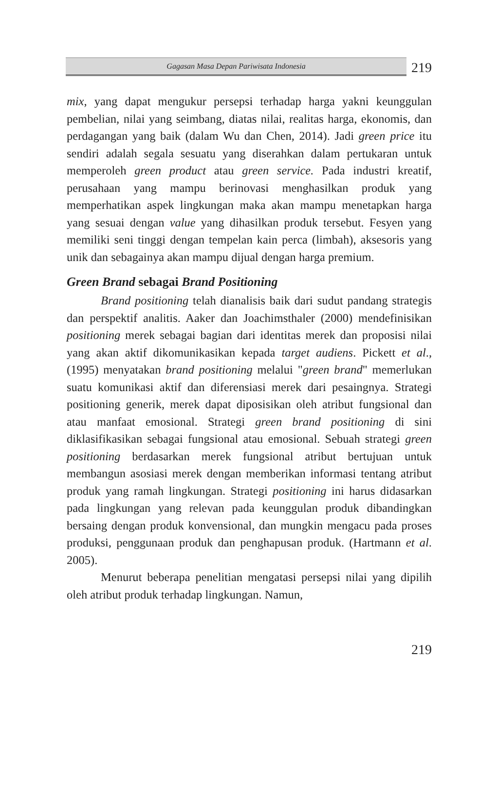Gagasan Masa Depan Pariwisata Indonesia
219
mix, yang dapat mengukur persepsi terhadap harga yakni keunggulan pembelian, nilai yang seimbang, diatas nilai, realitas harga, ekonomis, dan perdagangan yang baik (dalam Wu dan Chen, 2014). Jadi green price itu sendiri adalah segala sesuatu yang diserahkan dalam pertukaran untuk memperoleh green product atau green service. Pada industri kreatif, perusahaan yang mampu berinovasi menghasilkan produk yang memperhatikan aspek lingkungan maka akan mampu menetapkan harga yang sesuai dengan value yang dihasilkan produk tersebut. Fesyen yang memiliki seni tinggi dengan tempelan kain perca (limbah), aksesoris yang unik dan sebagainya akan mampu dijual dengan harga premium.
Green Brand sebagai Brand Positioning
Brand positioning telah dianalisis baik dari sudut pandang strategis dan perspektif analitis. Aaker dan Joachimsthaler (2000) mendefinisikan positioning merek sebagai bagian dari identitas merek dan proposisi nilai yang akan aktif dikomunikasikan kepada target audiens. Pickett et al., (1995) menyatakan brand positioning melalui "green brand" memerlukan suatu komunikasi aktif dan diferensiasi merek dari pesaingnya. Strategi positioning generik, merek dapat diposisikan oleh atribut fungsional dan atau manfaat emosional. Strategi green brand positioning di sini diklasifikasikan sebagai fungsional atau emosional. Sebuah strategi green positioning berdasarkan merek fungsional atribut bertujuan untuk membangun asosiasi merek dengan memberikan informasi tentang atribut produk yang ramah lingkungan. Strategi positioning ini harus didasarkan pada lingkungan yang relevan pada keunggulan produk dibandingkan bersaing dengan produk konvensional, dan mungkin mengacu pada proses produksi, penggunaan produk dan penghapusan produk. (Hartmann et al. 2005).
Menurut beberapa penelitian mengatasi persepsi nilai yang dipilih oleh atribut produk terhadap lingkungan. Namun,
219